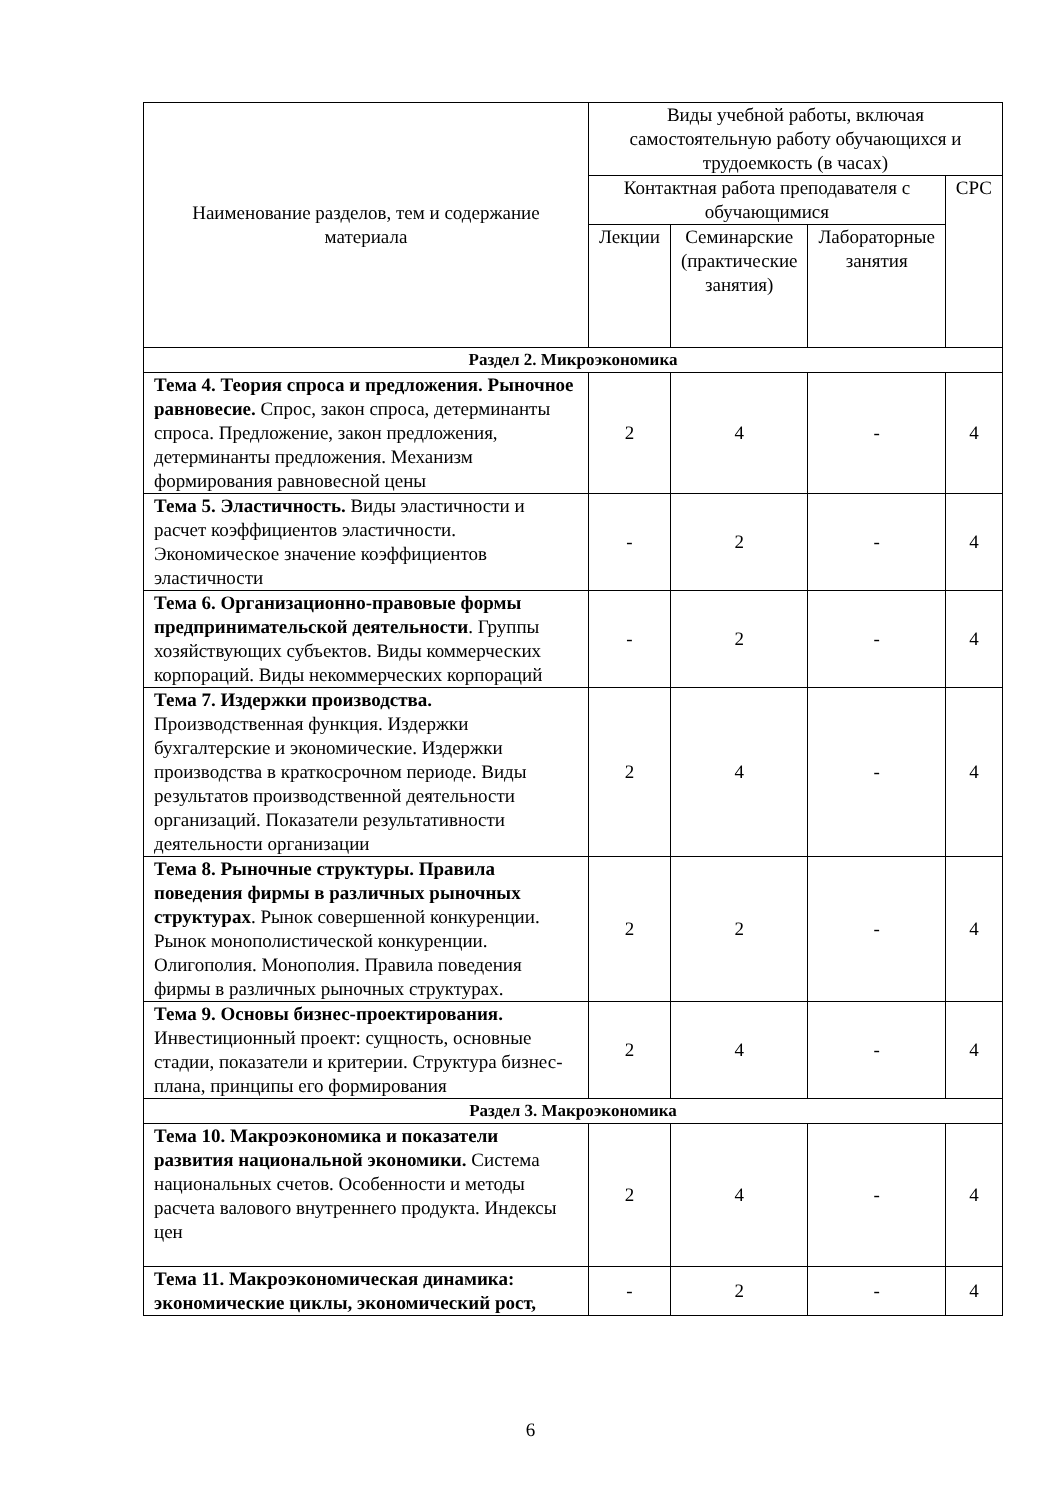| Наименование разделов, тем и содержание материала | Виды учебной работы, включая самостоятельную работу обучающихся и трудоемкость (в часах) | | | |
| --- | --- | --- | --- | --- |
| | Контактная работа преподавателя с обучающимися | | | СРС |
| | Лекции | Семинарские (практические занятия) | Лабораторные занятия | |
| Раздел 2. Микроэкономика | | | | |
| Тема 4. Теория спроса и предложения. Рыночное равновесие. Спрос, закон спроса, детерминанты спроса. Предложение, закон предложения, детерминанты предложения. Механизм формирования равновесной цены | 2 | 4 | - | 4 |
| Тема 5. Эластичность. Виды эластичности и расчет коэффициентов эластичности. Экономическое значение коэффициентов эластичности | - | 2 | - | 4 |
| Тема 6. Организационно-правовые формы предпринимательской деятельности . Группы хозяйствующих субъектов. Виды коммерческих корпораций. Виды некоммерческих корпораций | - | 2 | - | 4 |
| Тема 7. Издержки производства. Производственная функция. Издержки бухгалтерские и экономические. Издержки производства в краткосрочном периоде. Виды результатов производственной деятельности организаций. Показатели результативности деятельности организации | 2 | 4 | - | 4 |
| Тема 8. Рыночные структуры. Правила поведения фирмы в различных рыночных структурах . Рынок совершенной конкуренции. Рынок монополистической конкуренции. Олигополия. Монополия. Правила поведения фирмы в различных рыночных структурах. | 2 | 2 | - | 4 |
| Тема 9. Основы бизнес-проектирования. Инвестиционный проект: сущность, основные стадии, показатели и критерии. Структура бизнес-плана, принципы его формирования | 2 | 4 | - | 4 |
| Раздел 3. Макроэкономика | | | | |
| Тема 10. Макроэкономика и показатели развития национальной экономики. Система национальных счетов. Особенности и методы расчета валового внутреннего продукта. Индексы цен | 2 | 4 | - | 4 |
| Тема 11. Макроэкономическая динамика: экономические циклы, экономический рост, | - | 2 | - | 4 |
6